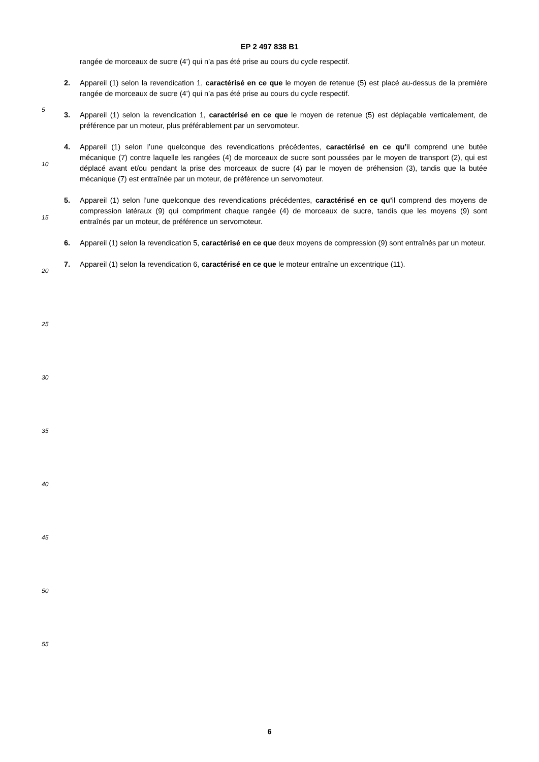EP 2 497 838 B1
rangée de morceaux de sucre (4’) qui n’a pas été prise au cours du cycle respectif.
2. Appareil (1) selon la revendication 1, caractérisé en ce que le moyen de retenue (5) est placé au-dessus de la première rangée de morceaux de sucre (4’) qui n’a pas été prise au cours du cycle respectif.
3. Appareil (1) selon la revendication 1, caractérisé en ce que le moyen de retenue (5) est déplaçable verticalement, de préférence par un moteur, plus préférablement par un servomoteur.
4. Appareil (1) selon l’une quelconque des revendications précédentes, caractérisé en ce qu’il comprend une butée mécanique (7) contre laquelle les rangées (4) de morceaux de sucre sont poussées par le moyen de transport (2), qui est déplacé avant et/ou pendant la prise des morceaux de sucre (4) par le moyen de préhension (3), tandis que la butée mécanique (7) est entraînée par un moteur, de préférence un servomoteur.
5. Appareil (1) selon l’une quelconque des revendications précédentes, caractérisé en ce qu’il comprend des moyens de compression latéraux (9) qui compriment chaque rangée (4) de morceaux de sucre, tandis que les moyens (9) sont entraînés par un moteur, de préférence un servomoteur.
6. Appareil (1) selon la revendication 5, caractérisé en ce que deux moyens de compression (9) sont entraînés par un moteur.
7. Appareil (1) selon la revendication 6, caractérisé en ce que le moteur entraîne un excentrique (11).
5
10
15
20
25
30
35
40
45
50
55
6